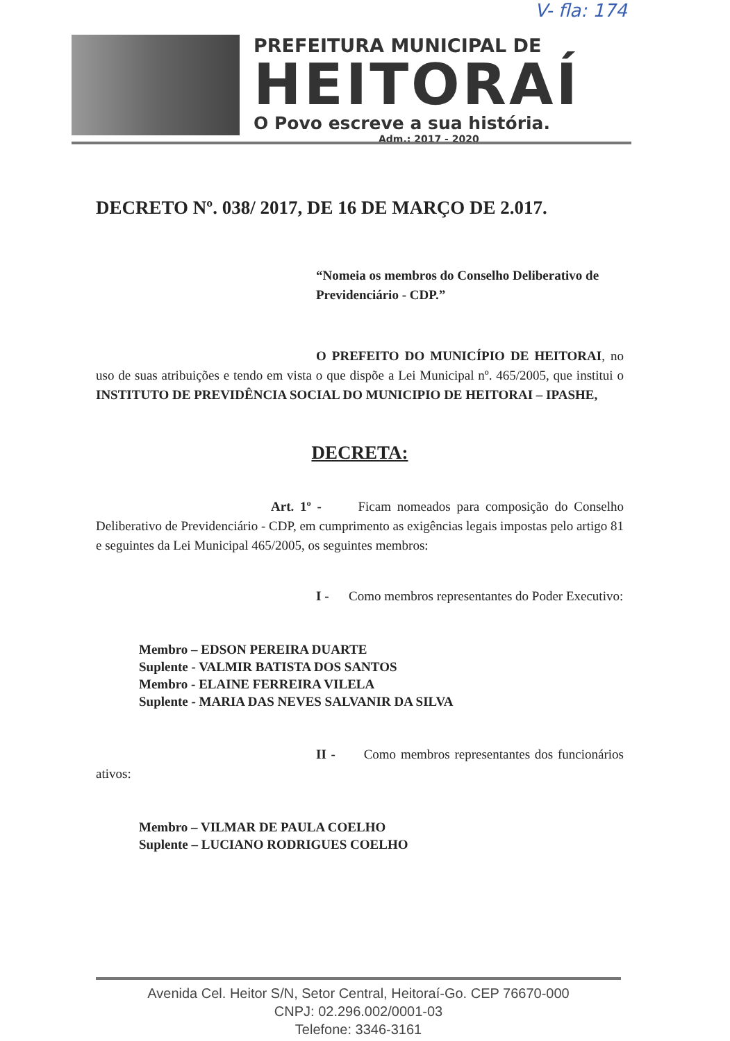V- fla: 174
PREFEITURA MUNICIPAL DE
HEITORAÍ
O Povo escreve a sua história.
Adm.: 2017 - 2020
DECRETO Nº. 038/ 2017, DE 16 DE MARÇO DE 2.017.
“Nomeia os membros do Conselho Deliberativo de Previdenciário - CDP.”
O PREFEITO DO MUNICÍPIO DE HEITORAI, no uso de suas atribuições e tendo em vista o que dispõe a Lei Municipal nº. 465/2005, que institui o INSTITUTO DE PREVIDÊNCIA SOCIAL DO MUNICIPIO DE HEITORAI – IPASHE,
DECRETA:
Art. 1º - Ficam nomeados para composição do Conselho Deliberativo de Previdenciário - CDP, em cumprimento as exigências legais impostas pelo artigo 81 e seguintes da Lei Municipal 465/2005, os seguintes membros:
I - Como membros representantes do Poder Executivo:
Membro – EDSON PEREIRA DUARTE
Suplente - VALMIR BATISTA DOS SANTOS
Membro - ELAINE FERREIRA VILELA
Suplente - MARIA DAS NEVES SALVANIR DA SILVA
II - Como membros representantes dos funcionários ativos:
Membro – VILMAR DE PAULA COELHO
Suplente – LUCIANO RODRIGUES COELHO
Avenida Cel. Heitor S/N, Setor Central, Heitoraí-Go. CEP 76670-000
CNPJ: 02.296.002/0001-03
Telefone: 3346-3161